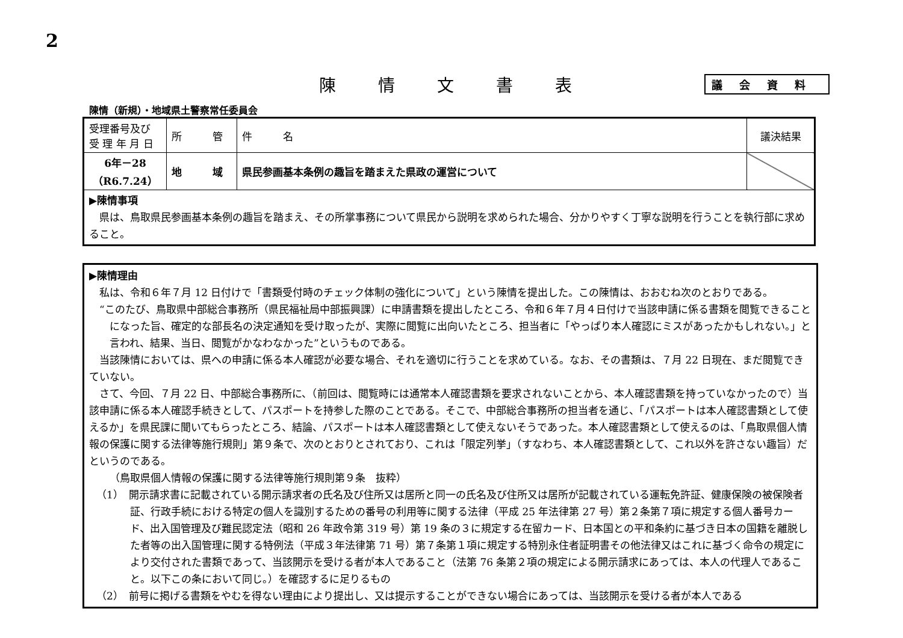2
陳情文書表
議会資料
陳情（新規）・地域県土警察常任委員会
| 受理番号及び 受 理 年 月 日 | 所 管 | 件 名 | 議決結果 |
| --- | --- | --- | --- |
| 6年－28 （R6.7.24） | 地 域 | 県民参画基本条例の趣旨を踏まえた県政の運営について | |
| ▶陳情事項 県は、鳥取県民参画基本条例の趣旨を踏まえ、その所掌事務について県民から説明を求められた場合、分かりやすく丁寧な説明を行うことを執行部に求めること。 | | | |
▶陳情理由
私は、令和６年７月 12 日付けで「書類受付時のチェック体制の強化について」という陳情を提出した。この陳情は、おおむね次のとおりである。
“このたび、鳥取県中部総合事務所（県民福祉局中部振興課）に申請書類を提出したところ、令和６年７月４日付けで当該申請に係る書類を閲覧できることになった旨、確定的な部長名の決定通知を受け取ったが、実際に閲覧に出向いたところ、担当者に「やっぱり本人確認にミスがあったかもしれない。」と言われ、結果、当日、閲覧がかなわなかった”というものである。
当該陳情においては、県への申請に係る本人確認が必要な場合、それを適切に行うことを求めている。なお、その書類は、７月 22 日現在、まだ閲覧できていない。
さて、今回、７月 22 日、中部総合事務所に、（前回は、閲覧時には通常本人確認書類を要求されないことから、本人確認書類を持っていなかったので）当該申請に係る本人確認手続きとして、パスポートを持参した際のことである。そこで、中部総合事務所の担当者を通じ、「パスポートは本人確認書類として使えるか」を県民課に聞いてもらったところ、結論、パスポートは本人確認書類として使えないそうであった。本人確認書類として使えるのは、「鳥取県個人情報の保護に関する法律等施行規則」第９条で、次のとおりとされており、これは「限定列挙」（すなわち、本人確認書類として、これ以外を許さない趣旨）だというのである。
（鳥取県個人情報の保護に関する法律等施行規則第９条　抜粋）
（1）　開示請求書に記載されている開示請求者の氏名及び住所又は居所と同一の氏名及び住所又は居所が記載されている運転免許証、健康保険の被保険者証、行政手続における特定の個人を識別するための番号の利用等に関する法律（平成 25 年法律第 27 号）第２条第７項に規定する個人番号カード、出入国管理及び難民認定法（昭和 26 年政令第 319 号）第 19 条の３に規定する在留カード、日本国との平和条約に基づき日本の国籍を離脱した者等の出入国管理に関する特例法（平成３年法律第 71 号）第７条第１項に規定する特別永住者証明書その他法律又はこれに基づく命令の規定により交付された書類であって、当該開示を受ける者が本人であること（法第 76 条第２項の規定による開示請求にあっては、本人の代理人であること。以下この条において同じ。）を確認するに足りるもの
（2）　前号に掲げる書類をやむを得ない理由により提出し、又は提示することができない場合にあっては、当該開示を受ける者が本人である